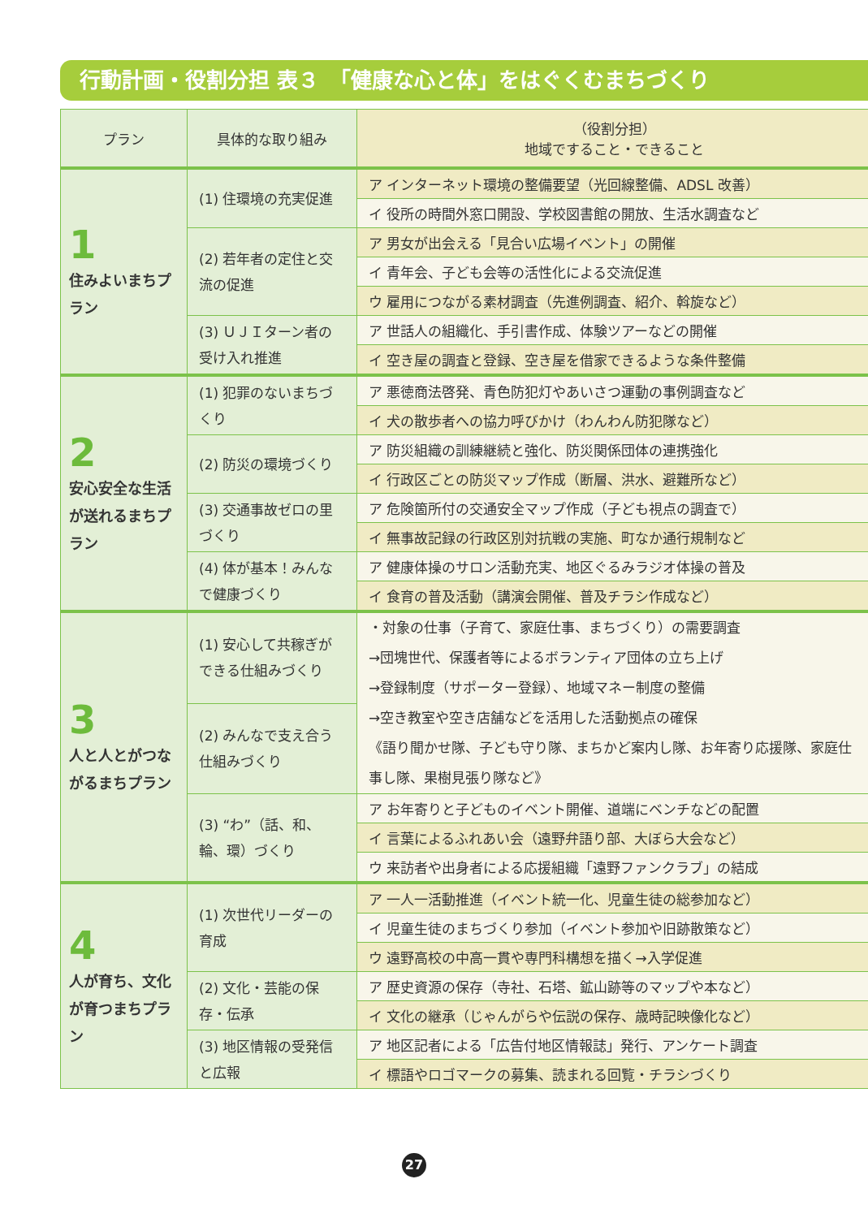行動計画・役割分担 表３　「健康な心と体」をはぐくむまちづくり
| プラン | 具体的な取り組み | （役割分担） 地域ですること・できること |
| --- | --- | --- |
| 1 住みよいまちプラン | (1) 住環境の充実促進 | ア インターネット環境の整備要望（光回線整備、ADSL 改善） |
| | | イ 役所の時間外窓口開設、学校図書館の開放、生活水調査など |
| | (2) 若年者の定住と交流の促進 | ア 男女が出会える「見合い広場イベント」の開催 |
| | | イ 青年会、子ども会等の活性化による交流促進 |
| | | ウ 雇用につながる素材調査（先進例調査、紹介、斡旋など） |
| | (3) ＵＪＩターン者の受け入れ推進 | ア 世話人の組織化、手引書作成、体験ツアーなどの開催 |
| | | イ 空き屋の調査と登録、空き屋を借家できるような条件整備 |
| 2 安心安全な生活が送れるまちプラン | (1) 犯罪のないまちづくり | ア 悪徳商法啓発、青色防犯灯やあいさつ運動の事例調査など |
| | | イ 犬の散歩者への協力呼びかけ（わんわん防犯隊など） |
| | (2) 防災の環境づくり | ア 防災組織の訓練継続と強化、防災関係団体の連携強化 |
| | | イ 行政区ごとの防災マップ作成（断層、洪水、避難所など） |
| | (3) 交通事故ゼロの里づくり | ア 危険箇所付の交通安全マップ作成（子ども視点の調査で） |
| | | イ 無事故記録の行政区別対抗戦の実施、町なか通行規制など |
| | (4) 体が基本！みんなで健康づくり | ア 健康体操のサロン活動充実、地区ぐるみラジオ体操の普及 |
| | | イ 食育の普及活動（講演会開催、普及チラシ作成など） |
| 3 人と人とがつながるまちプラン | (1) 安心して共稼ぎができる仕組みづくり | ・対象の仕事（子育て、家庭仕事、まちづくり）の需要調査 →団塊世代、保護者等によるボランティア団体の立ち上げ →登録制度（サポーター登録）、地域マネー制度の整備 →空き教室や空き店舗などを活用した活動拠点の確保 《語り聞かせ隊、子ども守り隊、まちかど案内し隊、お年寄り応援隊、家庭仕事し隊、果樹見張り隊など》 |
| | (2) みんなで支え合う仕組みづくり | |
| | (3) “わ”（話、和、輪、環）づくり | ア お年寄りと子どものイベント開催、道端にベンチなどの配置 |
| | | イ 言葉によるふれあい会（遠野弁語り部、大ぼら大会など） |
| | | ウ 来訪者や出身者による応援組織「遠野ファンクラブ」の結成 |
| 4 人が育ち、文化が育つまちプラン | (1) 次世代リーダーの育成 | ア 一人一活動推進（イベント統一化、児童生徒の総参加など） |
| | | イ 児童生徒のまちづくり参加（イベント参加や旧跡散策など） |
| | | ウ 遠野高校の中高一貫や専門科構想を描く→入学促進 |
| | (2) 文化・芸能の保存・伝承 | ア 歴史資源の保存（寺社、石塔、鉱山跡等のマップや本など） |
| | | イ 文化の継承（じゃんがらや伝説の保存、歳時記映像化など） |
| | (3) 地区情報の受発信と広報 | ア 地区記者による「広告付地区情報誌」発行、アンケート調査 |
| | | イ 標語やロゴマークの募集、読まれる回覧・チラシづくり |
27